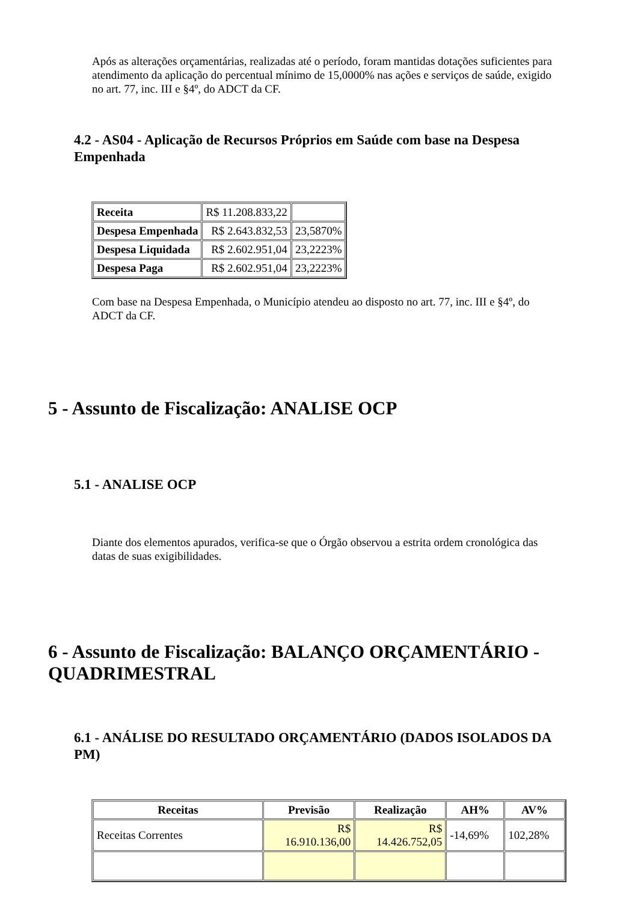Após as alterações orçamentárias, realizadas até o período, foram mantidas dotações suficientes para atendimento da aplicação do percentual mínimo de 15,0000% nas ações e serviços de saúde, exigido no art. 77, inc. III e §4º, do ADCT da CF.
4.2 - AS04 - Aplicação de Recursos Próprios em Saúde com base na Despesa Empenhada
| Receita | R$ 11.208.833,22 | |
| Despesa Empenhada | R$ 2.643.832,53 | 23,5870% |
| Despesa Liquidada | R$ 2.602.951,04 | 23,2223% |
| Despesa Paga | R$ 2.602.951,04 | 23,2223% |
Com base na Despesa Empenhada, o Município atendeu ao disposto no art. 77, inc. III e §4º, do ADCT da CF.
5 - Assunto de Fiscalização: ANALISE OCP
5.1 - ANALISE OCP
Diante dos elementos apurados, verifica-se que o Órgão observou a estrita ordem cronológica das datas de suas exigibilidades.
6 - Assunto de Fiscalização: BALANÇO ORÇAMENTÁRIO - QUADRIMESTRAL
6.1 - ANÁLISE DO RESULTADO ORÇAMENTÁRIO (DADOS ISOLADOS DA PM)
| Receitas | Previsão | Realização | AH% | AV% |
| --- | --- | --- | --- | --- |
| Receitas Correntes | R$ 16.910.136,00 | R$ 14.426.752,05 | -14,69% | 102,28% |